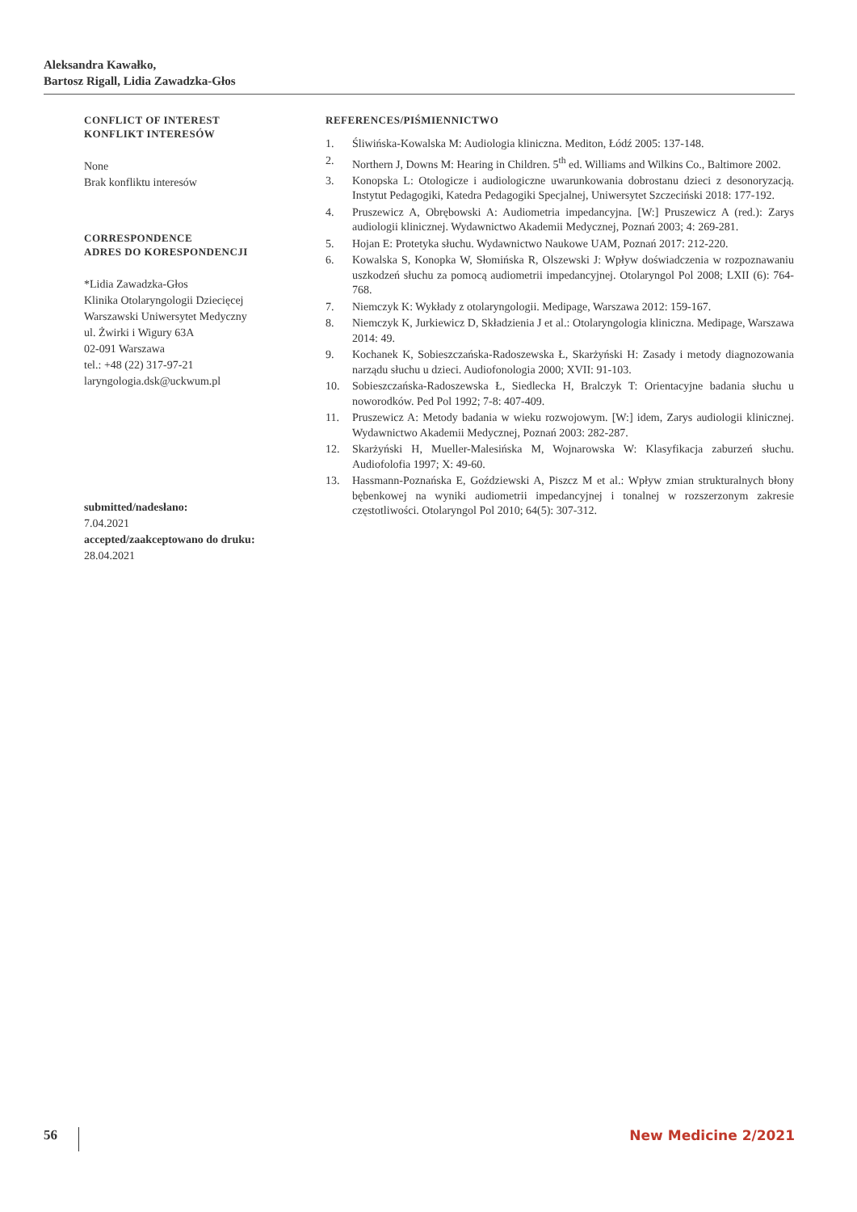Aleksandra Kawałko,
Bartosz Rigall, Lidia Zawadzka-Głos
CONFLICT OF INTEREST
KONFLIKT INTERESÓW
None
Brak konfliktu interesów
CORRESPONDENCE
ADRES DO KORESPONDENCJI
*Lidia Zawadzka-Głos
Klinika Otolaryngologii Dziecięcej
Warszawski Uniwersytet Medyczny
ul. Żwirki i Wigury 63A
02-091 Warszawa
tel.: +48 (22) 317-97-21
laryngologia.dsk@uckwum.pl
submitted/nadesłano:
7.04.2021
accepted/zaakceptowano do druku:
28.04.2021
REFERENCES/PIŚMIENNICTWO
1. Śliwińska-Kowalska M: Audiologia kliniczna. Mediton, Łódź 2005: 137-148.
2. Northern J, Downs M: Hearing in Children. 5<sup>th</sup> ed. Williams and Wilkins Co., Baltimore 2002.
3. Konopska L: Otologicze i audiologiczne uwarunkowania dobrostanu dzieci z desonoryzacją. Instytut Pedagogiki, Katedra Pedagogiki Specjalnej, Uniwersytet Szczeciński 2018: 177-192.
4. Pruszewicz A, Obrębowski A: Audiometria impedancyjna. [W:] Pruszewicz A (red.): Zarys audiologii klinicznej. Wydawnictwo Akademii Medycznej, Poznań 2003; 4: 269-281.
5. Hojan E: Protetyka słuchu. Wydawnictwo Naukowe UAM, Poznań 2017: 212-220.
6. Kowalska S, Konopka W, Słomińska R, Olszewski J: Wpływ doświadczenia w rozpoznawaniu uszkodzeń słuchu za pomocą audiometrii impedancyjnej. Otolaryngol Pol 2008; LXII (6): 764-768.
7. Niemczyk K: Wykłady z otolaryngologii. Medipage, Warszawa 2012: 159-167.
8. Niemczyk K, Jurkiewicz D, Składzienia J et al.: Otolaryngologia kliniczna. Medipage, Warszawa 2014: 49.
9. Kochanek K, Sobieszczańska-Radoszewska Ł, Skarżyński H: Zasady i metody diagnozowania narządu słuchu u dzieci. Audiofonologia 2000; XVII: 91-103.
10. Sobieszczańska-Radoszewska Ł, Siedlecka H, Bralczyk T: Orientacyjne badania słuchu u noworodków. Ped Pol 1992; 7-8: 407-409.
11. Pruszewicz A: Metody badania w wieku rozwojowym. [W:] idem, Zarys audiologii klinicznej. Wydawnictwo Akademii Medycznej, Poznań 2003: 282-287.
12. Skarżyński H, Mueller-Malesińska M, Wojnarowska W: Klasyfikacja zaburzeń słuchu. Audiofolofia 1997; X: 49-60.
13. Hassmann-Poznańska E, Goździewski A, Piszcz M et al.: Wpływ zmian strukturalnych błony bębenkowej na wyniki audiometrii impedancyjnej i tonalnej w rozszerzonym zakresie częstotliwości. Otolaryngol Pol 2010; 64(5): 307-312.
56 New Medicine 2/2021